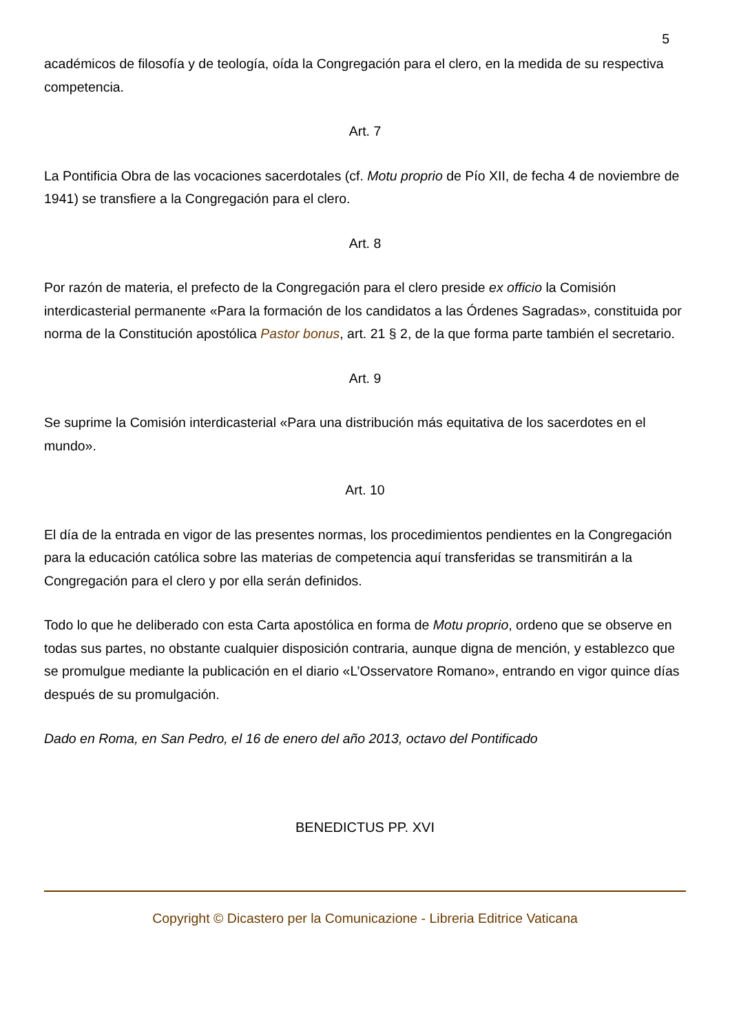5
académicos de filosofía y de teología, oída la Congregación para el clero, en la medida de su respectiva competencia.
Art. 7
La Pontificia Obra de las vocaciones sacerdotales (cf. Motu proprio de Pío XII, de fecha 4 de noviembre de 1941) se transfiere a la Congregación para el clero.
Art. 8
Por razón de materia, el prefecto de la Congregación para el clero preside ex officio la Comisión interdicasterial permanente «Para la formación de los candidatos a las Órdenes Sagradas», constituida por norma de la Constitución apostólica Pastor bonus, art. 21 § 2, de la que forma parte también el secretario.
Art. 9
Se suprime la Comisión interdicasterial «Para una distribución más equitativa de los sacerdotes en el mundo».
Art. 10
El día de la entrada en vigor de las presentes normas, los procedimientos pendientes en la Congregación para la educación católica sobre las materias de competencia aquí transferidas se transmitirán a la Congregación para el clero y por ella serán definidos.
Todo lo que he deliberado con esta Carta apostólica en forma de Motu proprio, ordeno que se observe en todas sus partes, no obstante cualquier disposición contraria, aunque digna de mención, y establezco que se promulgue mediante la publicación en el diario «L’Osservatore Romano», entrando en vigor quince días después de su promulgación.
Dado en Roma, en San Pedro, el 16 de enero del año 2013, octavo del Pontificado
BENEDICTUS PP. XVI
Copyright © Dicastero per la Comunicazione - Libreria Editrice Vaticana